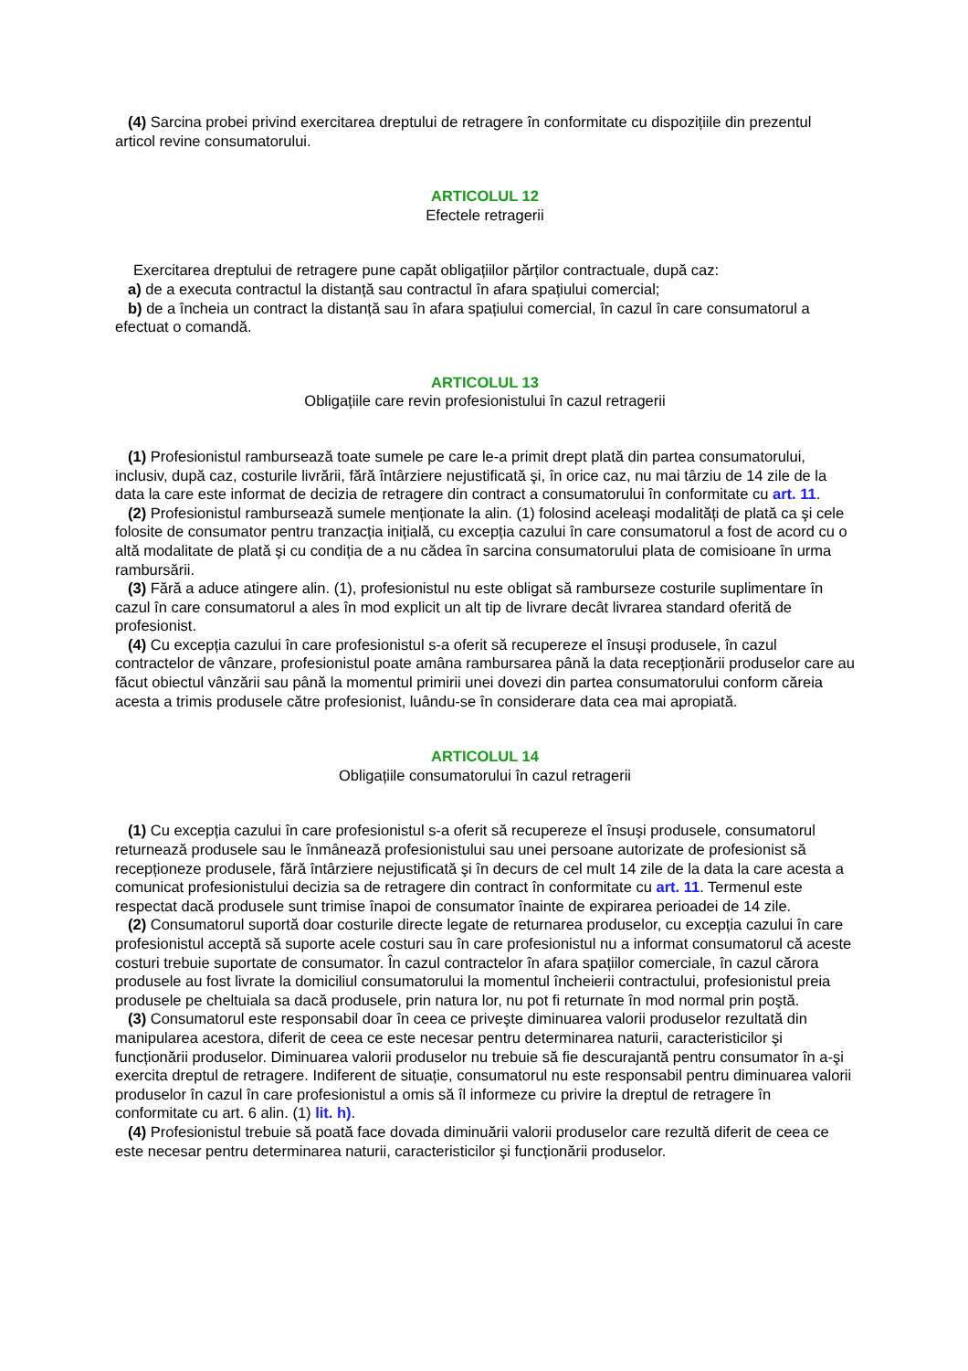(4) Sarcina probei privind exercitarea dreptului de retragere în conformitate cu dispozițiile din prezentul articol revine consumatorului.
ARTICOLUL 12
Efectele retragerii
Exercitarea dreptului de retragere pune capăt obligațiilor părților contractuale, după caz:
a) de a executa contractul la distanță sau contractul în afara spațiului comercial;
b) de a încheia un contract la distanță sau în afara spațiului comercial, în cazul în care consumatorul a efectuat o comandă.
ARTICOLUL 13
Obligațiile care revin profesionistului în cazul retragerii
(1) Profesionistul rambursează toate sumele pe care le-a primit drept plată din partea consumatorului, inclusiv, după caz, costurile livrării, fără întârziere nejustificată şi, în orice caz, nu mai târziu de 14 zile de la data la care este informat de decizia de retragere din contract a consumatorului în conformitate cu art. 11.
(2) Profesionistul rambursează sumele menționate la alin. (1) folosind aceleaşi modalități de plată ca şi cele folosite de consumator pentru tranzacția inițială, cu excepția cazului în care consumatorul a fost de acord cu o altă modalitate de plată şi cu condiția de a nu cădea în sarcina consumatorului plata de comisioane în urma rambursării.
(3) Fără a aduce atingere alin. (1), profesionistul nu este obligat să ramburseze costurile suplimentare în cazul în care consumatorul a ales în mod explicit un alt tip de livrare decât livrarea standard oferită de profesionist.
(4) Cu excepția cazului în care profesionistul s-a oferit să recupereze el însuşi produsele, în cazul contractelor de vânzare, profesionistul poate amâna rambursarea până la data recepționării produselor care au făcut obiectul vânzării sau până la momentul primirii unei dovezi din partea consumatorului conform căreia acesta a trimis produsele către profesionist, luându-se în considerare data cea mai apropiată.
ARTICOLUL 14
Obligațiile consumatorului în cazul retragerii
(1) Cu excepția cazului în care profesionistul s-a oferit să recupereze el însuşi produsele, consumatorul returnează produsele sau le înmânează profesionistului sau unei persoane autorizate de profesionist să recepționeze produsele, fără întârziere nejustificată şi în decurs de cel mult 14 zile de la data la care acesta a comunicat profesionistului decizia sa de retragere din contract în conformitate cu art. 11. Termenul este respectat dacă produsele sunt trimise înapoi de consumator înainte de expirarea perioadei de 14 zile.
(2) Consumatorul suportă doar costurile directe legate de returnarea produselor, cu excepția cazului în care profesionistul acceptă să suporte acele costuri sau în care profesionistul nu a informat consumatorul că aceste costuri trebuie suportate de consumator. În cazul contractelor în afara spațiilor comerciale, în cazul cărora produsele au fost livrate la domiciliul consumatorului la momentul încheierii contractului, profesionistul preia produsele pe cheltuiala sa dacă produsele, prin natura lor, nu pot fi returnate în mod normal prin poştă.
(3) Consumatorul este responsabil doar în ceea ce priveşte diminuarea valorii produselor rezultată din manipularea acestora, diferit de ceea ce este necesar pentru determinarea naturii, caracteristicilor şi funcționării produselor. Diminuarea valorii produselor nu trebuie să fie descurajantă pentru consumator în a-şi exercita dreptul de retragere. Indiferent de situație, consumatorul nu este responsabil pentru diminuarea valorii produselor în cazul în care profesionistul a omis să îl informeze cu privire la dreptul de retragere în conformitate cu art. 6 alin. (1) lit. h).
(4) Profesionistul trebuie să poată face dovada diminuării valorii produselor care rezultă diferit de ceea ce este necesar pentru determinarea naturii, caracteristicilor şi funcționării produselor.